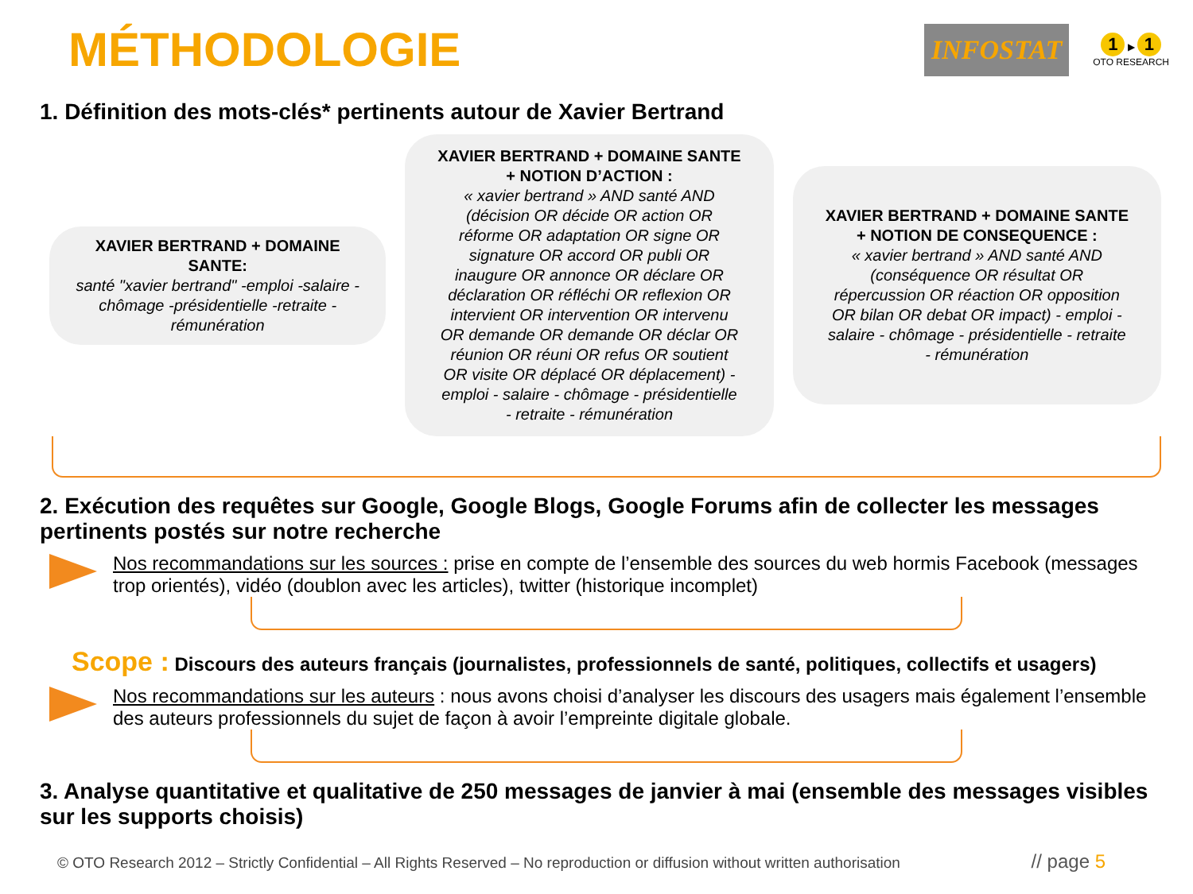MÉTHODOLOGIE
INFOSTAT
1 ▶ 1
OTO RESEARCH
1. Définition des mots-clés* pertinents autour de Xavier Bertrand
XAVIER BERTRAND + DOMAINE SANTE:
santé "xavier bertrand" -emploi -salaire -chômage -présidentielle -retraite -rémunération
XAVIER BERTRAND + DOMAINE SANTE + NOTION D’ACTION :
« xavier bertrand » AND santé AND (décision OR décide OR action OR réforme OR adaptation OR signe OR signature OR accord OR publi OR inaugure OR annonce OR déclare OR déclaration OR réfléchi OR reflexion OR intervient OR intervention OR intervenu OR demande OR demande OR déclar OR réunion OR réuni OR refus OR soutient OR visite OR déplacé OR déplacement) - emploi - salaire - chômage - présidentielle - retraite - rémunération
XAVIER BERTRAND + DOMAINE SANTE + NOTION DE CONSEQUENCE :
« xavier bertrand » AND santé AND (conséquence OR résultat OR répercussion OR réaction OR opposition OR bilan OR debat OR impact) - emploi - salaire - chômage - présidentielle - retraite - rémunération
2. Exécution des requêtes sur Google, Google Blogs, Google Forums afin de collecter les messages pertinents postés sur notre recherche
Nos recommandations sur les sources : prise en compte de l’ensemble des sources du web hormis Facebook (messages trop orientés), vidéo (doublon avec les articles), twitter (historique incomplet)
Scope : Discours des auteurs français (journalistes, professionnels de santé, politiques, collectifs et usagers)
Nos recommandations sur les auteurs : nous avons choisi d’analyser les discours des usagers mais également l’ensemble des auteurs professionnels du sujet de façon à avoir l’empreinte digitale globale.
3. Analyse quantitative et qualitative de 250 messages de janvier à mai (ensemble des messages visibles sur les supports choisis)
© OTO Research 2012 – Strictly Confidential – All Rights Reserved – No reproduction or diffusion without written authorisation
// page 5